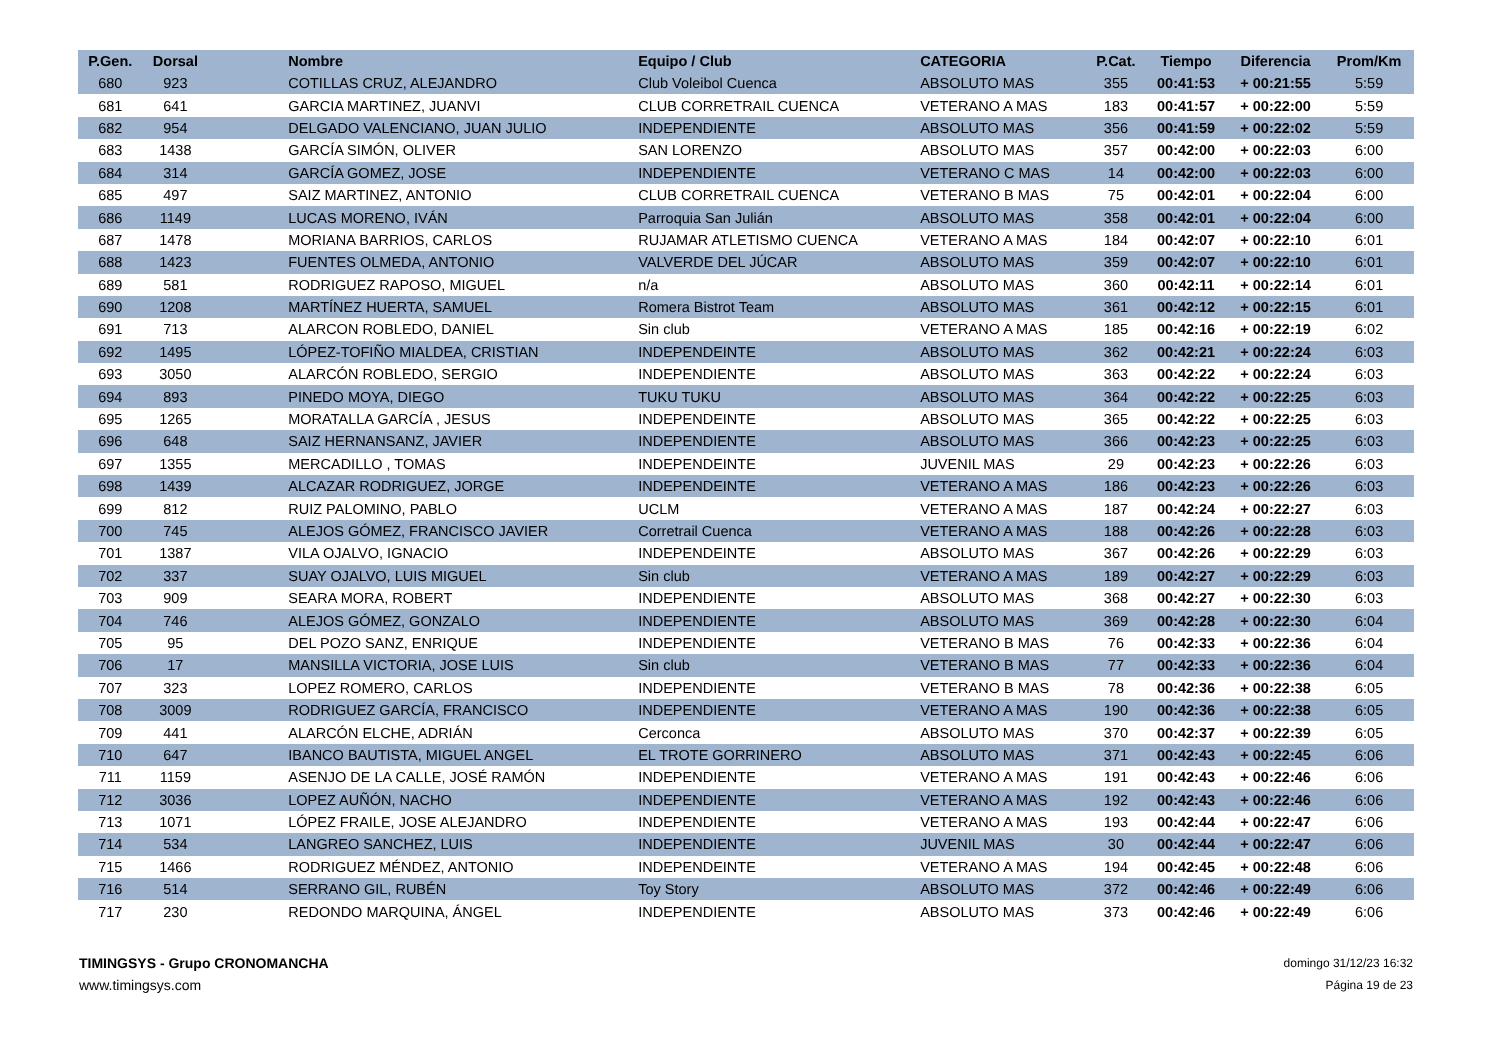| P.Gen. | Dorsal | Nombre | Equipo / Club | CATEGORIA | P.Cat. | Tiempo | Diferencia | Prom/Km |
| --- | --- | --- | --- | --- | --- | --- | --- | --- |
| 680 | 923 | COTILLAS CRUZ, ALEJANDRO | Club Voleibol Cuenca | ABSOLUTO MAS | 355 | 00:41:53 | + 00:21:55 | 5:59 |
| 681 | 641 | GARCIA MARTINEZ, JUANVI | CLUB CORRETRAIL CUENCA | VETERANO A MAS | 183 | 00:41:57 | + 00:22:00 | 5:59 |
| 682 | 954 | DELGADO VALENCIANO, JUAN JULIO | INDEPENDIENTE | ABSOLUTO MAS | 356 | 00:41:59 | + 00:22:02 | 5:59 |
| 683 | 1438 | GARCÍA SIMÓN, OLIVER | SAN LORENZO | ABSOLUTO MAS | 357 | 00:42:00 | + 00:22:03 | 6:00 |
| 684 | 314 | GARCÍA GOMEZ, JOSE | INDEPENDIENTE | VETERANO C MAS | 14 | 00:42:00 | + 00:22:03 | 6:00 |
| 685 | 497 | SAIZ MARTINEZ, ANTONIO | CLUB CORRETRAIL CUENCA | VETERANO B MAS | 75 | 00:42:01 | + 00:22:04 | 6:00 |
| 686 | 1149 | LUCAS MORENO, IVÁN | Parroquia San Julián | ABSOLUTO MAS | 358 | 00:42:01 | + 00:22:04 | 6:00 |
| 687 | 1478 | MORIANA BARRIOS, CARLOS | RUJAMAR ATLETISMO CUENCA | VETERANO A MAS | 184 | 00:42:07 | + 00:22:10 | 6:01 |
| 688 | 1423 | FUENTES OLMEDA, ANTONIO | VALVERDE DEL JÚCAR | ABSOLUTO MAS | 359 | 00:42:07 | + 00:22:10 | 6:01 |
| 689 | 581 | RODRIGUEZ RAPOSO, MIGUEL | n/a | ABSOLUTO MAS | 360 | 00:42:11 | + 00:22:14 | 6:01 |
| 690 | 1208 | MARTÍNEZ HUERTA, SAMUEL | Romera Bistrot Team | ABSOLUTO MAS | 361 | 00:42:12 | + 00:22:15 | 6:01 |
| 691 | 713 | ALARCON ROBLEDO, DANIEL | Sin club | VETERANO A MAS | 185 | 00:42:16 | + 00:22:19 | 6:02 |
| 692 | 1495 | LÓPEZ-TOFIÑO MIALDEA, CRISTIAN | INDEPENDEINTE | ABSOLUTO MAS | 362 | 00:42:21 | + 00:22:24 | 6:03 |
| 693 | 3050 | ALARCÓN ROBLEDO, SERGIO | INDEPENDIENTE | ABSOLUTO MAS | 363 | 00:42:22 | + 00:22:24 | 6:03 |
| 694 | 893 | PINEDO MOYA, DIEGO | TUKU TUKU | ABSOLUTO MAS | 364 | 00:42:22 | + 00:22:25 | 6:03 |
| 695 | 1265 | MORATALLA GARCÍA , JESUS | INDEPENDEINTE | ABSOLUTO MAS | 365 | 00:42:22 | + 00:22:25 | 6:03 |
| 696 | 648 | SAIZ HERNANSANZ, JAVIER | INDEPENDIENTE | ABSOLUTO MAS | 366 | 00:42:23 | + 00:22:25 | 6:03 |
| 697 | 1355 | MERCADILLO , TOMAS | INDEPENDEINTE | JUVENIL MAS | 29 | 00:42:23 | + 00:22:26 | 6:03 |
| 698 | 1439 | ALCAZAR RODRIGUEZ, JORGE | INDEPENDEINTE | VETERANO A MAS | 186 | 00:42:23 | + 00:22:26 | 6:03 |
| 699 | 812 | RUIZ PALOMINO, PABLO | UCLM | VETERANO A MAS | 187 | 00:42:24 | + 00:22:27 | 6:03 |
| 700 | 745 | ALEJOS GÓMEZ, FRANCISCO JAVIER | Corretrail Cuenca | VETERANO A MAS | 188 | 00:42:26 | + 00:22:28 | 6:03 |
| 701 | 1387 | VILA OJALVO, IGNACIO | INDEPENDEINTE | ABSOLUTO MAS | 367 | 00:42:26 | + 00:22:29 | 6:03 |
| 702 | 337 | SUAY OJALVO, LUIS MIGUEL | Sin club | VETERANO A MAS | 189 | 00:42:27 | + 00:22:29 | 6:03 |
| 703 | 909 | SEARA MORA, ROBERT | INDEPENDIENTE | ABSOLUTO MAS | 368 | 00:42:27 | + 00:22:30 | 6:03 |
| 704 | 746 | ALEJOS GÓMEZ, GONZALO | INDEPENDIENTE | ABSOLUTO MAS | 369 | 00:42:28 | + 00:22:30 | 6:04 |
| 705 | 95 | DEL POZO SANZ, ENRIQUE | INDEPENDIENTE | VETERANO B MAS | 76 | 00:42:33 | + 00:22:36 | 6:04 |
| 706 | 17 | MANSILLA VICTORIA, JOSE LUIS | Sin club | VETERANO B MAS | 77 | 00:42:33 | + 00:22:36 | 6:04 |
| 707 | 323 | LOPEZ ROMERO, CARLOS | INDEPENDIENTE | VETERANO B MAS | 78 | 00:42:36 | + 00:22:38 | 6:05 |
| 708 | 3009 | RODRIGUEZ GARCÍA, FRANCISCO | INDEPENDIENTE | VETERANO A MAS | 190 | 00:42:36 | + 00:22:38 | 6:05 |
| 709 | 441 | ALARCÓN ELCHE, ADRIÁN | Cerconca | ABSOLUTO MAS | 370 | 00:42:37 | + 00:22:39 | 6:05 |
| 710 | 647 | IBANCO BAUTISTA, MIGUEL ANGEL | EL TROTE GORRINERO | ABSOLUTO MAS | 371 | 00:42:43 | + 00:22:45 | 6:06 |
| 711 | 1159 | ASENJO DE LA CALLE, JOSÉ RAMÓN | INDEPENDIENTE | VETERANO A MAS | 191 | 00:42:43 | + 00:22:46 | 6:06 |
| 712 | 3036 | LOPEZ AUÑÓN, NACHO | INDEPENDIENTE | VETERANO A MAS | 192 | 00:42:43 | + 00:22:46 | 6:06 |
| 713 | 1071 | LÓPEZ FRAILE, JOSE ALEJANDRO | INDEPENDIENTE | VETERANO A MAS | 193 | 00:42:44 | + 00:22:47 | 6:06 |
| 714 | 534 | LANGREO SANCHEZ, LUIS | INDEPENDIENTE | JUVENIL MAS | 30 | 00:42:44 | + 00:22:47 | 6:06 |
| 715 | 1466 | RODRIGUEZ MÉNDEZ, ANTONIO | INDEPENDEINTE | VETERANO A MAS | 194 | 00:42:45 | + 00:22:48 | 6:06 |
| 716 | 514 | SERRANO GIL, RUBÉN | Toy Story | ABSOLUTO MAS | 372 | 00:42:46 | + 00:22:49 | 6:06 |
| 717 | 230 | REDONDO MARQUINA, ÁNGEL | INDEPENDIENTE | ABSOLUTO MAS | 373 | 00:42:46 | + 00:22:49 | 6:06 |
TIMINGSYS - Grupo CRONOMANCHA
www.timingsys.com
domingo 31/12/23 16:32
Página 19 de 23